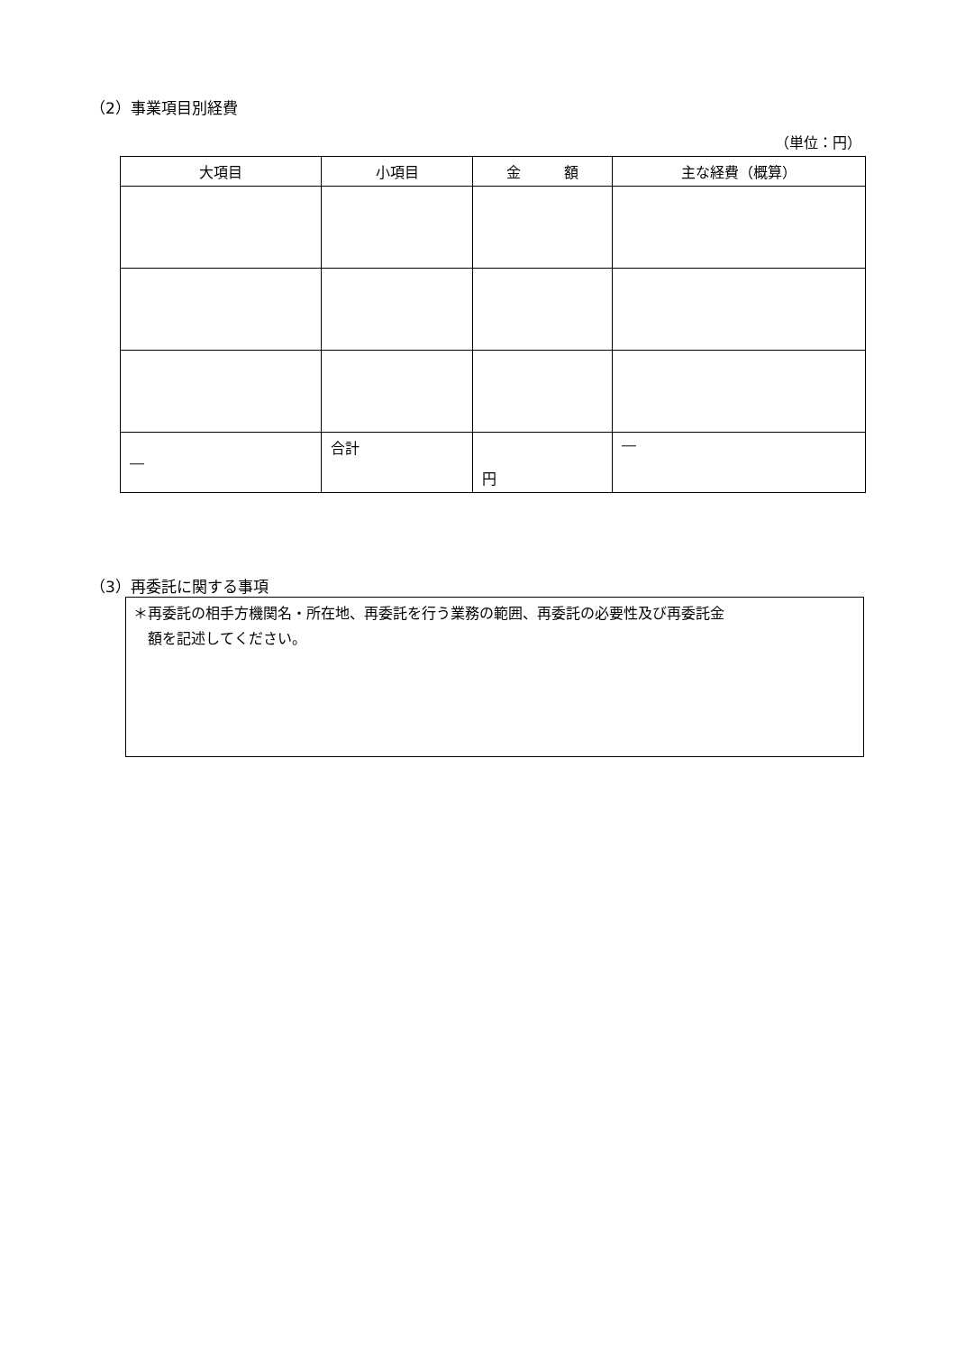（2）事業項目別経費
（単位：円）
| 大項目 | 小項目 | 金 額 | 主な経費（概算） |
| --- | --- | --- | --- |
| ― | 合計 | 円 | ― |
（3）再委託に関する事項
＊再委託の相手方機関名・所在地、再委託を行う業務の範囲、再委託の必要性及び再委託金
　額を記述してください。